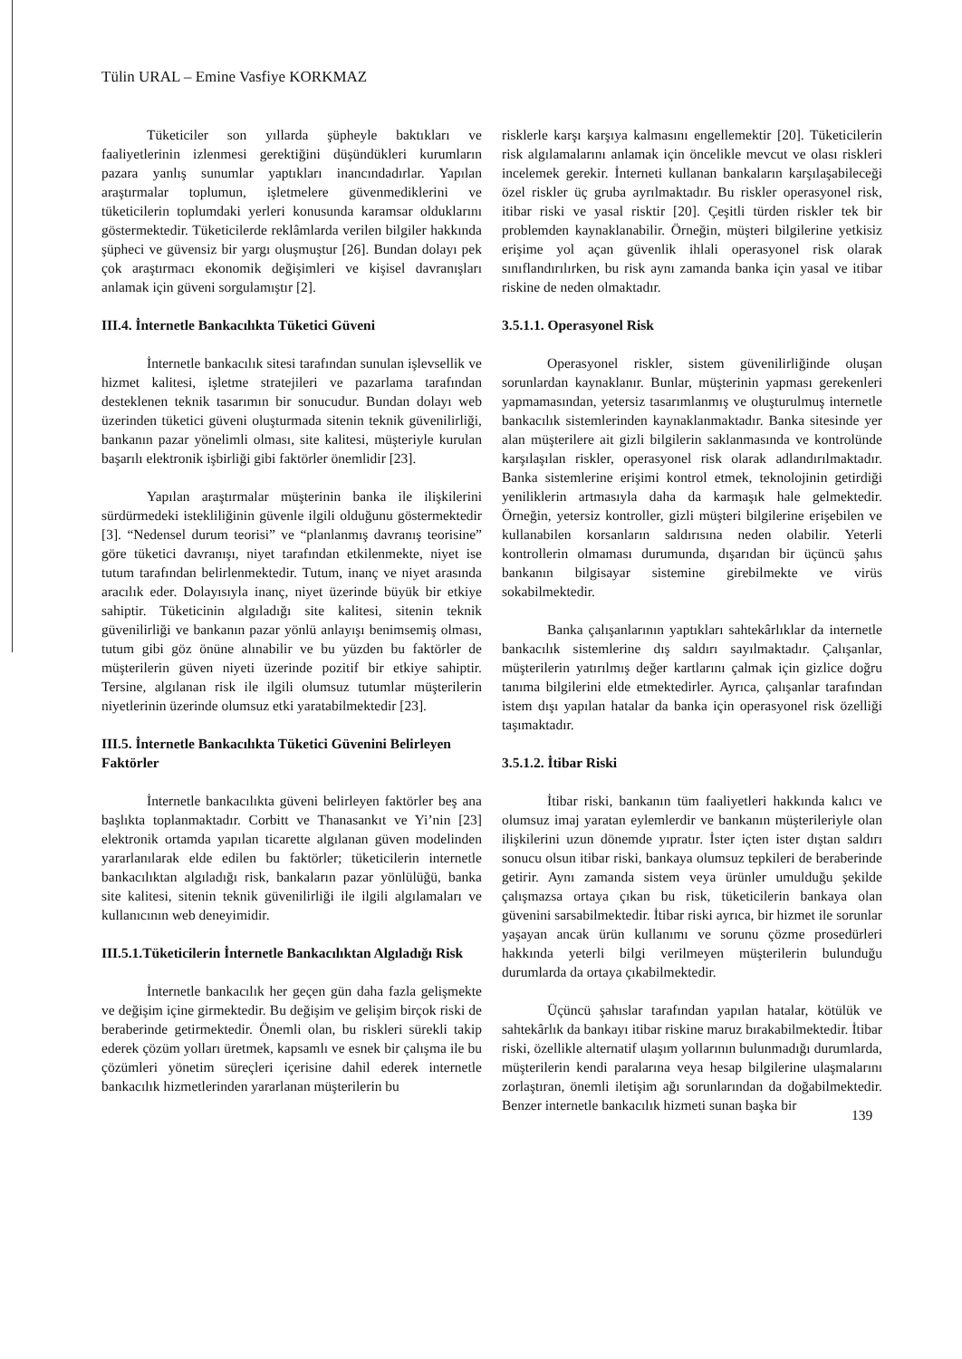Tülin URAL – Emine Vasfiye KORKMAZ
Tüketiciler son yıllarda şüpheyle baktıkları ve faaliyetlerinin izlenmesi gerektiğini düşündükleri kurumların pazara yanlış sunumlar yaptıkları inancındadırlar. Yapılan araştırmalar toplumun, işletmelere güvenmediklerini ve tüketicilerin toplumdaki yerleri konusunda karamsar olduklarını göstermektedir. Tüketicilerde reklâmlarda verilen bilgiler hakkında şüpheci ve güvensiz bir yargı oluşmuştur [26]. Bundan dolayı pek çok araştırmacı ekonomik değişimleri ve kişisel davranışları anlamak için güveni sorgulamıştır [2].
III.4. İnternetle Bankacılıkta Tüketici Güveni
İnternetle bankacılık sitesi tarafından sunulan işlevsellik ve hizmet kalitesi, işletme stratejileri ve pazarlama tarafından desteklenen teknik tasarımın bir sonucudur. Bundan dolayı web üzerinden tüketici güveni oluşturmada sitenin teknik güvenilirliği, bankanın pazar yönelimli olması, site kalitesi, müşteriyle kurulan başarılı elektronik işbirliği gibi faktörler önemlidir [23].
Yapılan araştırmalar müşterinin banka ile ilişkilerini sürdürmedeki istekliliğinin güvenle ilgili olduğunu göstermektedir [3]. “Nedensel durum teorisi” ve “planlanmış davranış teorisine” göre tüketici davranışı, niyet tarafından etkilenmekte, niyet ise tutum tarafından belirlenmektedir. Tutum, inanç ve niyet arasında aracılık eder. Dolayısıyla inanç, niyet üzerinde büyük bir etkiye sahiptir. Tüketicinin algıladığı site kalitesi, sitenin teknik güvenilirliği ve bankanın pazar yönlü anlayışı benimsemiş olması, tutum gibi göz önüne alınabilir ve bu yüzden bu faktörler de müşterilerin güven niyeti üzerinde pozitif bir etkiye sahiptir. Tersine, algılanan risk ile ilgili olumsuz tutumlar müşterilerin niyetlerinin üzerinde olumsuz etki yaratabilmektedir [23].
III.5. İnternetle Bankacılıkta Tüketici Güvenini Belirleyen Faktörler
İnternetle bankacılıkta güveni belirleyen faktörler beş ana başlıkta toplanmaktadır. Corbitt ve Thanasankıt ve Yi’nin [23] elektronik ortamda yapılan ticarette algılanan güven modelinden yararlanılarak elde edilen bu faktörler; tüketicilerin internetle bankacılıktan algıladığı risk, bankaların pazar yönlülüğü, banka site kalitesi, sitenin teknik güvenilirliği ile ilgili algılamaları ve kullanıcının web deneyimidir.
III.5.1.Tüketicilerin İnternetle Bankacılıktan Algıladığı Risk
İnternetle bankacılık her geçen gün daha fazla gelişmekte ve değişim içine girmektedir. Bu değişim ve gelişim birçok riski de beraberinde getirmektedir. Önemli olan, bu riskleri sürekli takip ederek çözüm yolları üretmek, kapsamlı ve esnek bir çalışma ile bu çözümleri yönetim süreçleri içerisine dahil ederek internetle bankacılık hizmetlerinden yararlanan müşterilerin bu
risklerle karşı karşıya kalmasını engellemektir [20]. Tüketicilerin risk algılamalarını anlamak için öncelikle mevcut ve olası riskleri incelemek gerekir. İnterneti kullanan bankaların karşılaşabileceği özel riskler üç gruba ayrılmaktadır. Bu riskler operasyonel risk, itibar riski ve yasal risktir [20]. Çeşitli türden riskler tek bir problemden kaynaklanabilir. Örneğin, müşteri bilgilerine yetkisiz erişime yol açan güvenlik ihlali operasyonel risk olarak sınıflandırılırken, bu risk aynı zamanda banka için yasal ve itibar riskine de neden olmaktadır.
3.5.1.1. Operasyonel Risk
Operasyonel riskler, sistem güvenilirliğinde oluşan sorunlardan kaynaklanır. Bunlar, müşterinin yapması gerekenleri yapmamasından, yetersiz tasarımlanmış ve oluşturulmuş internetle bankacılık sistemlerinden kaynaklanmaktadır. Banka sitesinde yer alan müşterilere ait gizli bilgilerin saklanmasında ve kontrolünde karşılaşılan riskler, operasyonel risk olarak adlandırılmaktadır. Banka sistemlerine erişimi kontrol etmek, teknolojinin getirdiği yeniliklerin artmasıyla daha da karmaşık hale gelmektedir. Örneğin, yetersiz kontroller, gizli müşteri bilgilerine erişebilen ve kullanabilen korsanların saldırısına neden olabilir. Yeterli kontrollerin olmaması durumunda, dışarıdan bir üçüncü şahıs bankanın bilgisayar sistemine girebilmekte ve virüs sokabilmektedir.
Banka çalışanlarının yaptıkları sahtekârlıklar da internetle bankacılık sistemlerine dış saldırı sayılmaktadır. Çalışanlar, müşterilerin yatırılmış değer kartlarını çalmak için gizlice doğru tanıma bilgilerini elde etmektedirler. Ayrıca, çalışanlar tarafından istem dışı yapılan hatalar da banka için operasyonel risk özelliği taşımaktadır.
3.5.1.2. İtibar Riski
İtibar riski, bankanın tüm faaliyetleri hakkında kalıcı ve olumsuz imaj yaratan eylemlerdir ve bankanın müşterileriyle olan ilişkilerini uzun dönemde yıpratır. İster içten ister dıştan saldırı sonucu olsun itibar riski, bankaya olumsuz tepkileri de beraberinde getirir. Aynı zamanda sistem veya ürünler umulduğu şekilde çalışmazsa ortaya çıkan bu risk, tüketicilerin bankaya olan güvenini sarsabilmektedir. İtibar riski ayrıca, bir hizmet ile sorunlar yaşayan ancak ürün kullanımı ve sorunu çözme prosedürleri hakkında yeterli bilgi verilmeyen müşterilerin bulunduğu durumlarda da ortaya çıkabilmektedir.
Üçüncü şahıslar tarafından yapılan hatalar, kötülük ve sahtekârlık da bankayı itibar riskine maruz bırakabilmektedir. İtibar riski, özellikle alternatif ulaşım yollarının bulunmadığı durumlarda, müşterilerin kendi paralarına veya hesap bilgilerine ulaşmalarını zorlaştıran, önemli iletişim ağı sorunlarından da doğabilmektedir. Benzer internetle bankacılık hizmeti sunan başka bir
139